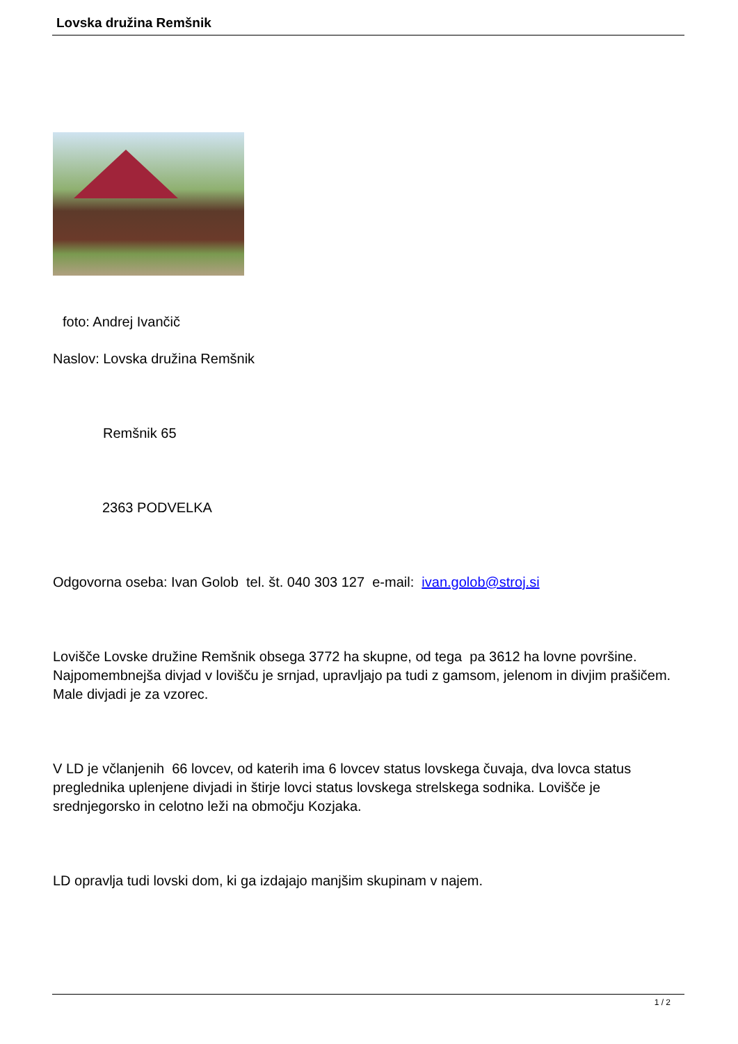Lovska družina Remšnik
foto: Andrej Ivančič
Naslov: Lovska družina Remšnik
Remšnik 65
2363 PODVELKA
Odgovorna oseba: Ivan Golob tel. št. 040 303 127 e-mail: ivan.golob@stroj.si
Lovišče Lovske družine Remšnik obsega 3772 ha skupne, od tega pa 3612 ha lovne površine. Najpomembnejša divjad v lovišču je srnjad, upravljajo pa tudi z gamsom, jelenom in divjim prašičem. Male divjadi je za vzorec.
V LD je včlanjenih 66 lovcev, od katerih ima 6 lovcev status lovskega čuvaja, dva lovca status preglednika uplenjene divjadi in štirje lovci status lovskega strelskega sodnika. Lovišče je srednjegorsko in celotno leži na območju Kozjaka.
LD opravlja tudi lovski dom, ki ga izdajajo manjšim skupinam v najem.
1 / 2